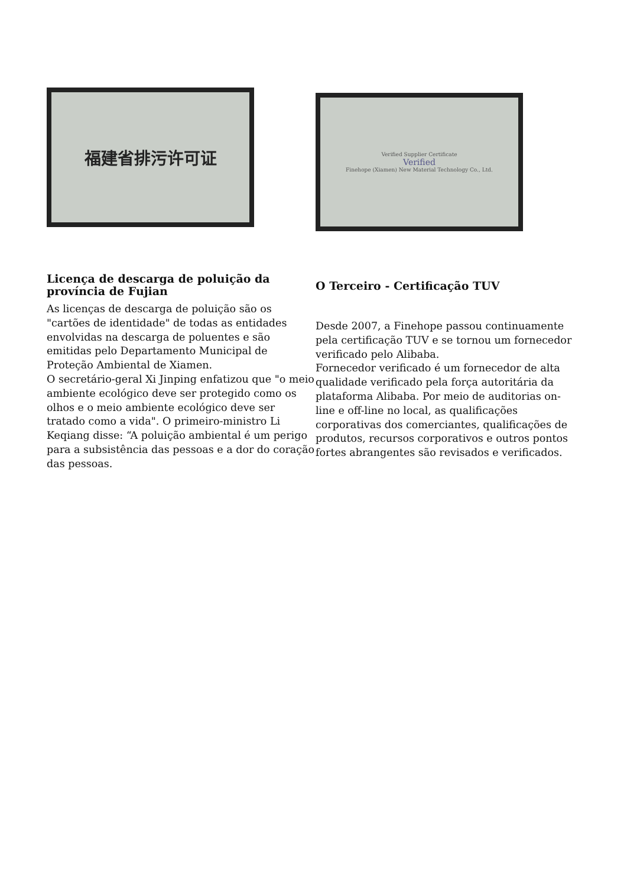福建省排污许可证
Verified Supplier Certificate
Verified
Finehope (Xiamen) New Material Technology Co., Ltd.
Licença de descarga de poluição da província de Fujian
As licenças de descarga de poluição são os "cartões de identidade" de todas as entidades envolvidas na descarga de poluentes e são emitidas pelo Departamento Municipal de Proteção Ambiental de Xiamen.
O secretário-geral Xi Jinping enfatizou que "o meio ambiente ecológico deve ser protegido como os olhos e o meio ambiente ecológico deve ser tratado como a vida". O primeiro-ministro Li Keqiang disse: “A poluição ambiental é um perigo para a subsistência das pessoas e a dor do coração das pessoas.
O Terceiro - Certificação TUV
Desde 2007, a Finehope passou continuamente pela certificação TUV e se tornou um fornecedor verificado pelo Alibaba.
Fornecedor verificado é um fornecedor de alta qualidade verificado pela força autoritária da plataforma Alibaba. Por meio de auditorias on-line e off-line no local, as qualificações corporativas dos comerciantes, qualificações de produtos, recursos corporativos e outros pontos fortes abrangentes são revisados e verificados.